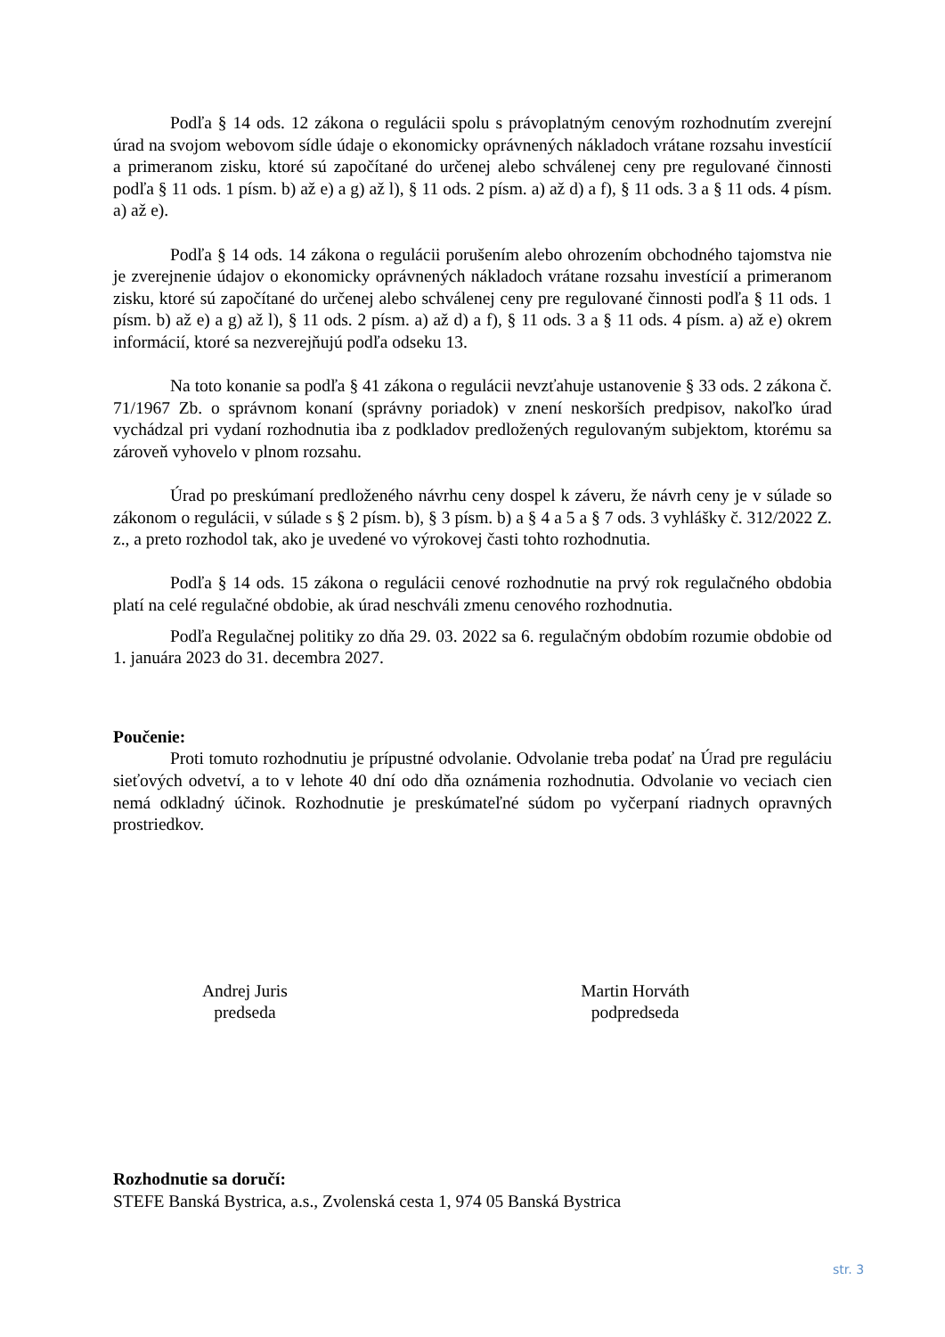Podľa § 14 ods. 12 zákona o regulácii spolu s právoplatným cenovým rozhodnutím zverejní úrad na svojom webovom sídle údaje o ekonomicky oprávnených nákladoch vrátane rozsahu investícií a primeranom zisku, ktoré sú započítané do určenej alebo schválenej ceny pre regulované činnosti podľa § 11 ods. 1 písm. b) až e) a g) až l), § 11 ods. 2 písm. a) až d) a f), § 11 ods. 3 a § 11 ods. 4 písm. a) až e).
Podľa § 14 ods. 14 zákona o regulácii porušením alebo ohrozením obchodného tajomstva nie je zverejnenie údajov o ekonomicky oprávnených nákladoch vrátane rozsahu investícií a primeranom zisku, ktoré sú započítané do určenej alebo schválenej ceny pre regulované činnosti podľa § 11 ods. 1 písm. b) až e) a g) až l), § 11 ods. 2 písm. a) až d) a f), § 11 ods. 3 a § 11 ods. 4 písm. a) až e) okrem informácií, ktoré sa nezverejňujú podľa odseku 13.
Na toto konanie sa podľa § 41 zákona o regulácii nevzťahuje ustanovenie § 33 ods. 2 zákona č. 71/1967 Zb. o správnom konaní (správny poriadok) v znení neskorších predpisov, nakoľko úrad vychádzal pri vydaní rozhodnutia iba z podkladov predložených regulovaným subjektom, ktorému sa zároveň vyhovelo v plnom rozsahu.
Úrad po preskúmaní predloženého návrhu ceny dospel k záveru, že návrh ceny je v súlade so zákonom o regulácii, v súlade s § 2 písm. b), § 3 písm. b) a § 4 a 5 a § 7 ods. 3 vyhlášky č. 312/2022 Z. z., a preto rozhodol tak, ako je uvedené vo výrokovej časti tohto rozhodnutia.
Podľa § 14 ods. 15 zákona o regulácii cenové rozhodnutie na prvý rok regulačného obdobia platí na celé regulačné obdobie, ak úrad neschváli zmenu cenového rozhodnutia.
Podľa Regulačnej politiky zo dňa 29. 03. 2022 sa 6. regulačným obdobím rozumie obdobie od 1. januára 2023 do 31. decembra 2027.
Poučenie:
Proti tomuto rozhodnutiu je prípustné odvolanie. Odvolanie treba podať na Úrad pre reguláciu sieťových odvetví, a to v lehote 40 dní odo dňa oznámenia rozhodnutia. Odvolanie vo veciach cien nemá odkladný účinok. Rozhodnutie je preskúmateľné súdom po vyčerpaní riadnych opravných prostriedkov.
Andrej Juris
predseda
Martin Horváth
podpredseda
Rozhodnutie sa doručí:
STEFE Banská Bystrica, a.s., Zvolenská cesta 1, 974 05 Banská Bystrica
str. 3